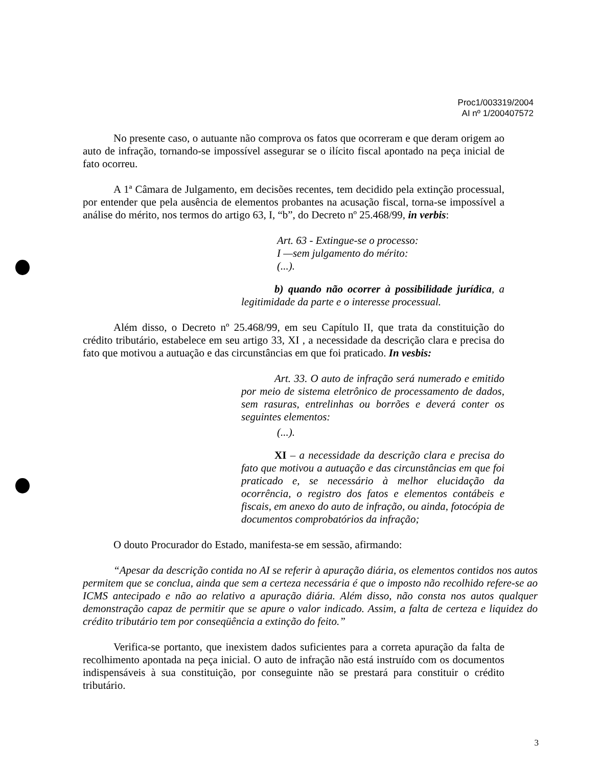Proc1/003319/2004
AI nº 1/200407572
No presente caso, o autuante não comprova os fatos que ocorreram e que deram origem ao auto de infração, tornando-se impossível assegurar se o ilícito fiscal apontado na peça inicial de fato ocorreu.
A 1ª Câmara de Julgamento, em decisões recentes, tem decidido pela extinção processual, por entender que pela ausência de elementos probantes na acusação fiscal, torna-se impossível a análise do mérito, nos termos do artigo 63, I, “b”, do Decreto nº 25.468/99, in verbis:
Art. 63 - Extingue-se o processo:
I —sem julgamento do mérito:
(...).
b) quando não ocorrer à possibilidade jurídica, a legitimidade da parte e o interesse processual.
Além disso, o Decreto nº 25.468/99, em seu Capítulo II, que trata da constituição do crédito tributário, estabelece em seu artigo 33, XI , a necessidade da descrição clara e precisa do fato que motivou a autuação e das circunstâncias em que foi praticado. In vesbis:
Art. 33. O auto de infração será numerado e emitido por meio de sistema eletrônico de processamento de dados, sem rasuras, entrelinhas ou borrões e deverá conter os seguintes elementos:
(...).
XI – a necessidade da descrição clara e precisa do fato que motivou a autuação e das circunstâncias em que foi praticado e, se necessário à melhor elucidação da ocorrência, o registro dos fatos e elementos contábeis e fiscais, em anexo do auto de infração, ou ainda, fotocópia de documentos comprobatórios da infração;
O douto Procurador do Estado, manifesta-se em sessão, afirmando:
“Apesar da descrição contida no AI se referir à apuração diária, os elementos contidos nos autos permitem que se conclua, ainda que sem a certeza necessária é que o imposto não recolhido refere-se ao ICMS antecipado e não ao relativo a apuração diária. Além disso, não consta nos autos qualquer demonstração capaz de permitir que se apure o valor indicado. Assim, a falta de certeza e liquidez do crédito tributário tem por conseqüência a extinção do feito.”
Verifica-se portanto, que inexistem dados suficientes para a correta apuração da falta de recolhimento apontada na peça inicial. O auto de infração não está instruído com os documentos indispensáveis à sua constituição, por conseguinte não se prestará para constituir o crédito tributário.
3